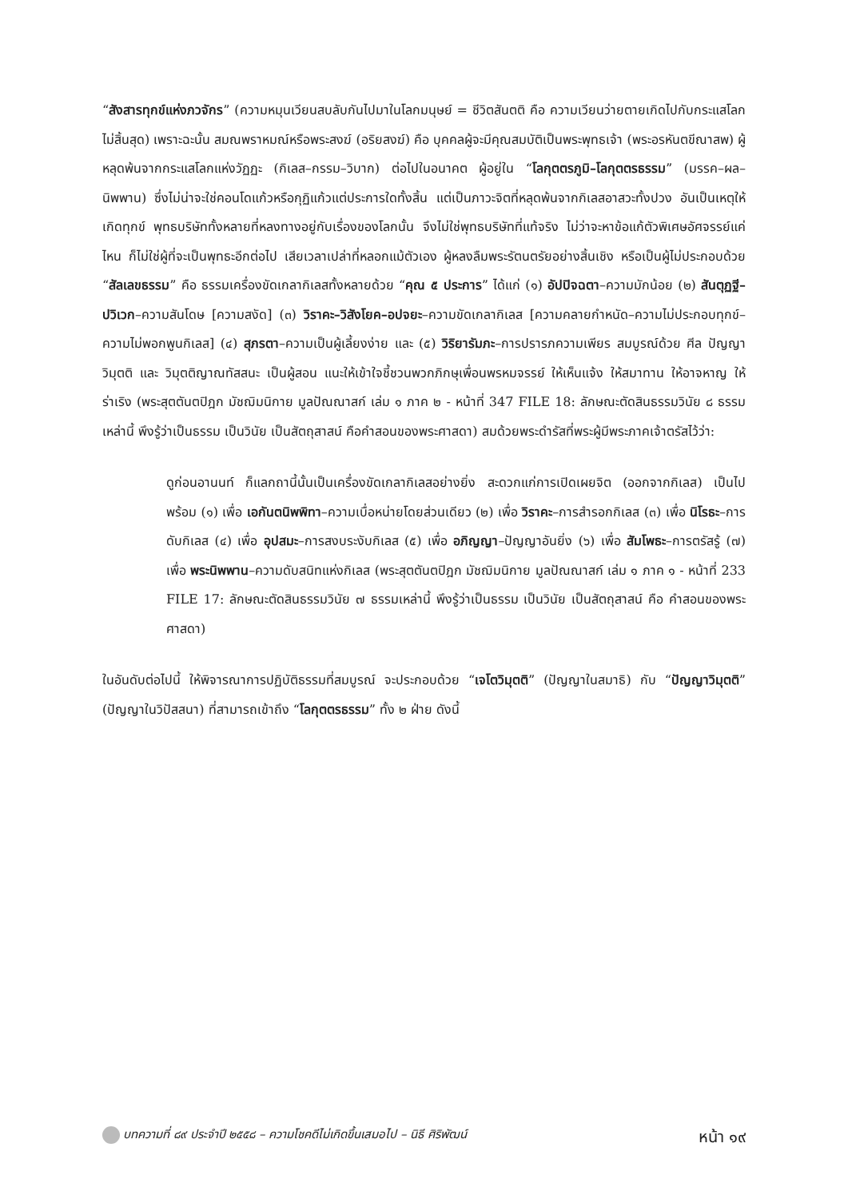“สังสารทุกข์แห่งภวจักร” (ความหมุนเวียนสบลับกันไปมาในโลกมนุษย์ = ชีวิตสันตติ คือ ความเวียนว่ายตายเกิดไปกับกระแสโลกไม่สิ้นสุด) เพราะฉะนั้น สมณพราหมณ์หรือพระสงฆ์ (อริยสงฆ์) คือ บุคคลผู้จะมีคุณสมบัติเป็นพระพุทธเจ้า (พระอรหันตขีณาสพ) ผู้หลุดพ้นจากกระแสโลกแห่งวัฏฏะ (กิเลส–กรรม–วิบาก) ต่อไปในอนาคต ผู้อยู่ใน “โลกุตตรภูมิ–โลกุตตรธรรม” (มรรค–ผล–นิพพาน) ซึ่งไม่น่าจะใช่คอนโดแก้วหรือกุฏิแก้วแต่ประการใดทั้งสิ้น แต่เป็นภาวะจิตที่หลุดพ้นจากกิเลสอาสวะทั้งปวง อันเป็นเหตุให้เกิดทุกข์ พุทธบริษัททั้งหลายที่หลงทางอยู่กับเรื่องของโลกนั้น จึงไม่ใช่พุทธบริษัทที่แท้จริง ไม่ว่าจะหาข้อแก้ตัวพิเศษอัศจรรย์แค่ไหน ก็ไม่ใช่ผู้ที่จะเป็นพุทธะอีกต่อไป เสียเวลาเปล่าที่หลอกแม้ตัวเอง ผู้หลงลืมพระรัตนตรัยอย่างสิ้นเชิง หรือเป็นผู้ไม่ประกอบด้วย “สัลเลขธรรม” คือ ธรรมเครื่องขัดเกลากิเลสทั้งหลายด้วย “คุณ ๕ ประการ” ได้แก่ (๑) อัปปิจฉตา–ความมักน้อย (๒) สันตุฏฐี–ปวิเวก–ความสันโดษ [ความสงัด] (๓) วิราคะ–วิสังโยค–อปจยะ–ความขัดเกลากิเลส [ความคลายกำหนัด–ความไม่ประกอบทุกข์–ความไม่พอกพูนกิเลส] (๔) สุภรตา–ความเป็นผู้เลี้ยงง่าย และ (๕) วิริยารัมภะ–การปรารภความเพียร สมบูรณ์ด้วย ศีล ปัญญา วิมุตติ และ วิมุตติญาณทัสสนะ เป็นผู้สอน แนะให้เข้าใจชี้ชวนพวกภิกษุเพื่อนพรหมจรรย์ ให้เห็นแจ้ง ให้สมาทาน ให้อาจหาญ ให้ร่าเริง (พระสุตตันตปิฎก มัชฌิมนิกาย มูลปัณณาสก์ เล่ม ๑ ภาค ๒ - หน้าที่ 347 FILE 18: ลักษณะตัดสินธรรมวินัย ๘ ธรรมเหล่านี้ พึงรู้ว่าเป็นธรรม เป็นวินัย เป็นสัตถุสาสน์ คือคำสอนของพระศาสดา) สมด้วยพระดำรัสที่พระผู้มีพระภาคเจ้าตรัสไว้ว่า:
ดูก่อนอานนท์ ก็แลกถานี้นั้นเป็นเครื่องขัดเกลากิเลสอย่างยิ่ง สะดวกแก่การเปิดเผยจิต (ออกจากกิเลส) เป็นไปพร้อม (๑) เพื่อ เอกันตนิพพิทา–ความเบื่อหน่ายโดยส่วนเดียว (๒) เพื่อ วิราคะ–การสำรอกกิเลส (๓) เพื่อ นิโรธะ–การดับกิเลส (๔) เพื่อ อุปสมะ–การสงบระงับกิเลส (๕) เพื่อ อภิญญา–ปัญญาอันยิ่ง (๖) เพื่อ สัมโพธะ–การตรัสรู้ (๗) เพื่อ พระนิพพาน–ความดับสนิทแห่งกิเลส (พระสุตตันตปิฎก มัชฌิมนิกาย มูลปัณณาสก์ เล่ม ๑ ภาค ๑ - หน้าที่ 233 FILE 17: ลักษณะตัดสินธรรมวินัย ๗ ธรรมเหล่านี้ พึงรู้ว่าเป็นธรรม เป็นวินัย เป็นสัตถุสาสน์ คือ คำสอนของพระศาสดา)
ในอันดับต่อไปนี้ ให้พิจารณาการปฏิบัติธรรมที่สมบูรณ์ จะประกอบด้วย “เจโตวิมุตติ” (ปัญญาในสมาธิ) กับ “ปัญญาวิมุตติ” (ปัญญาในวิปัสสนา) ที่สามารถเข้าถึง “โลกุตตรธรรม” ทั้ง ๒ ฝ่าย ดังนี้
บทความที่ ๘๙ ประจำปี ๒๕๕๘ – ความโชคดีไม่เกิดขึ้นเสมอไป – นิธี ศิริพัฒน์ หน้า ๑๙